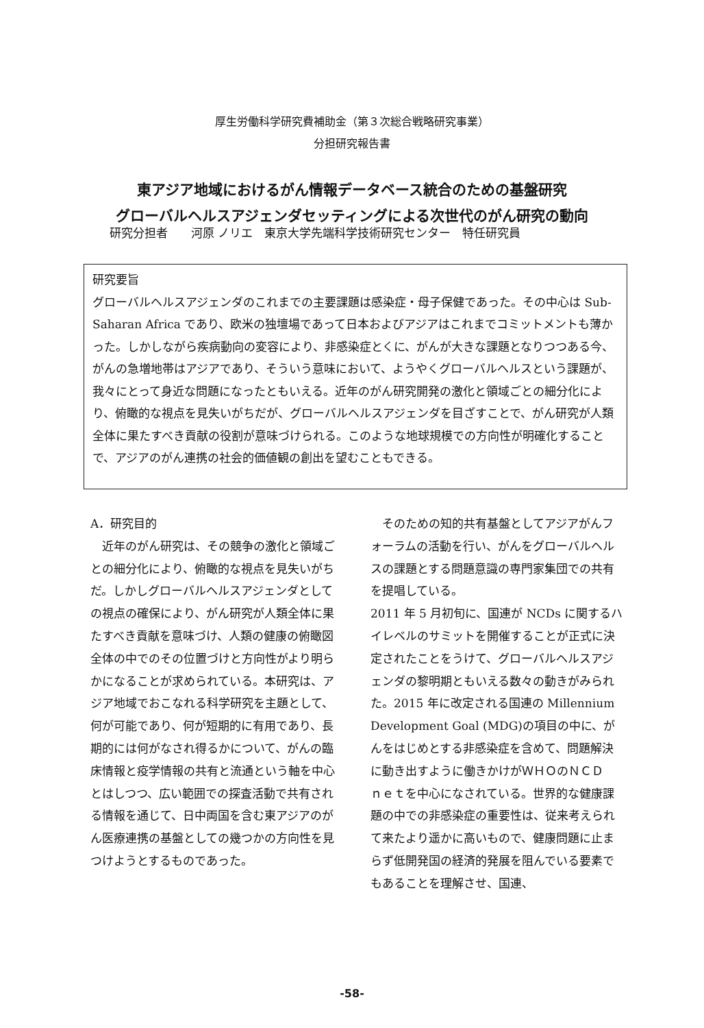厚生労働科学研究費補助金（第３次総合戦略研究事業）
分担研究報告書
東アジア地域におけるがん情報データベース統合のための基盤研究
グローバルヘルスアジェンダセッティングによる次世代のがん研究の動向
研究分担者　　河原 ノリエ　東京大学先端科学技術研究センター　特任研究員
研究要旨
グローバルヘルスアジェンダのこれまでの主要課題は感染症・母子保健であった。その中心は Sub-Saharan Africa であり、欧米の独壇場であって日本およびアジアはこれまでコミットメントも薄かった。しかしながら疾病動向の変容により、非感染症とくに、がんが大きな課題となりつつある今、がんの急増地帯はアジアであり、そういう意味において、ようやくグローバルヘルスという課題が、我々にとって身近な問題になったともいえる。近年のがん研究開発の激化と領域ごとの細分化により、俯瞰的な視点を見失いがちだが、グローバルヘルスアジェンダを目ざすことで、がん研究が人類全体に果たすべき貢献の役割が意味づけられる。このような地球規模での方向性が明確化することで、アジアのがん連携の社会的価値観の創出を望むこともできる。
A．研究目的
　近年のがん研究は、その競争の激化と領域ごとの細分化により、俯瞰的な視点を見失いがちだ。しかしグローバルヘルスアジェンダとしての視点の確保により、がん研究が人類全体に果たすべき貢献を意味づけ、人類の健康の俯瞰図全体の中でのその位置づけと方向性がより明らかになることが求められている。本研究は、アジア地域でおこなれる科学研究を主題として、何が可能であり、何が短期的に有用であり、長期的には何がなされ得るかについて、がんの臨床情報と疫学情報の共有と流通という軸を中心とはしつつ、広い範囲での探査活動で共有される情報を通じて、日中両国を含む東アジアのがん医療連携の基盤としての幾つかの方向性を見つけようとするものであった。
　そのための知的共有基盤としてアジアがんフォーラムの活動を行い、がんをグローバルヘルスの課題とする問題意識の専門家集団での共有を提唱している。
2011 年 5 月初旬に、国連が NCDs に関するハイレベルのサミットを開催することが正式に決定されたことをうけて、グローバルヘルスアジェンダの黎明期ともいえる数々の動きがみられた。2015 年に改定される国連の Millennium Development Goal (MDG)の項目の中に、がんをはじめとする非感染症を含めて、問題解決に動き出すように働きかけがＷＨＯのＮＣＤ　ｎｅｔを中心になされている。世界的な健康課題の中での非感染症の重要性は、従来考えられて来たより遥かに高いもので、健康問題に止まらず低開発国の経済的発展を阻んでいる要素でもあることを理解させ、国連、
-58-